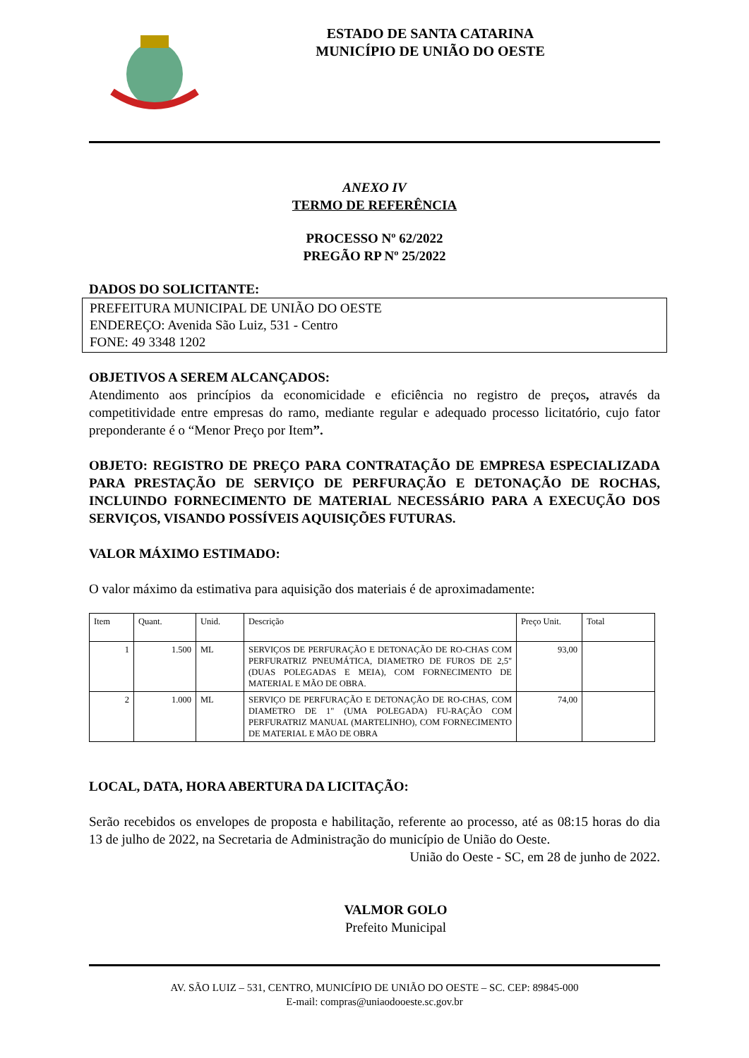ESTADO DE SANTA CATARINA
MUNICÍPIO DE UNIÃO DO OESTE
ANEXO IV
TERMO DE REFERÊNCIA
PROCESSO Nº 62/2022
PREGÃO RP Nº 25/2022
DADOS DO SOLICITANTE:
PREFEITURA MUNICIPAL DE UNIÃO DO OESTE
ENDEREÇO: Avenida São Luiz, 531 - Centro
FONE: 49 3348 1202
OBJETIVOS A SEREM ALCANÇADOS:
Atendimento aos princípios da economicidade e eficiência no registro de preços, através da competitividade entre empresas do ramo, mediante regular e adequado processo licitatório, cujo fator preponderante é o “Menor Preço por Item”.
OBJETO: REGISTRO DE PREÇO PARA CONTRATAÇÃO DE EMPRESA ESPECIALIZADA PARA PRESTAÇÃO DE SERVIÇO DE PERFURAÇÃO E DETONAÇÃO DE ROCHAS, INCLUINDO FORNECIMENTO DE MATERIAL NECESSÁRIO PARA A EXECUÇÃO DOS SERVIÇOS, VISANDO POSSÍVEIS AQUISIÇÕES FUTURAS.
VALOR MÁXIMO ESTIMADO:
O valor máximo da estimativa para aquisição dos materiais é de aproximadamente:
| Item | Quant. | Unid. | Descrição | Preço Unit. | Total |
| 1 | 1.500 | ML | SERVIÇOS DE PERFURAÇÃO E DETONAÇÃO DE RO-CHAS COM PERFURATRIZ PNEUMÁTICA, DIAMETRO DE FUROS DE 2,5" (DUAS POLEGADAS E MEIA), COM FORNECIMENTO DE MATERIAL E MÃO DE OBRA. | 93,00 | |
| 2 | 1.000 | ML | SERVIÇO DE PERFURAÇÃO E DETONAÇÃO DE RO-CHAS, COM DIAMETRO DE 1" (UMA POLEGADA) FU-RAÇÃO COM PERFURATRIZ MANUAL (MARTELINHO), COM FORNECIMENTO DE MATERIAL E MÃO DE OBRA | 74,00 | |
LOCAL, DATA, HORA ABERTURA DA LICITAÇÃO:
Serão recebidos os envelopes de proposta e habilitação, referente ao processo, até as 08:15 horas do dia 13 de julho de 2022, na Secretaria de Administração do município de União do Oeste.
União do Oeste - SC, em 28 de junho de 2022.
VALMOR GOLO
Prefeito Municipal
AV. SÃO LUIZ – 531, CENTRO, MUNICÍPIO DE UNIÃO DO OESTE – SC. CEP: 89845-000
E-mail: compras@uniaodooeste.sc.gov.br